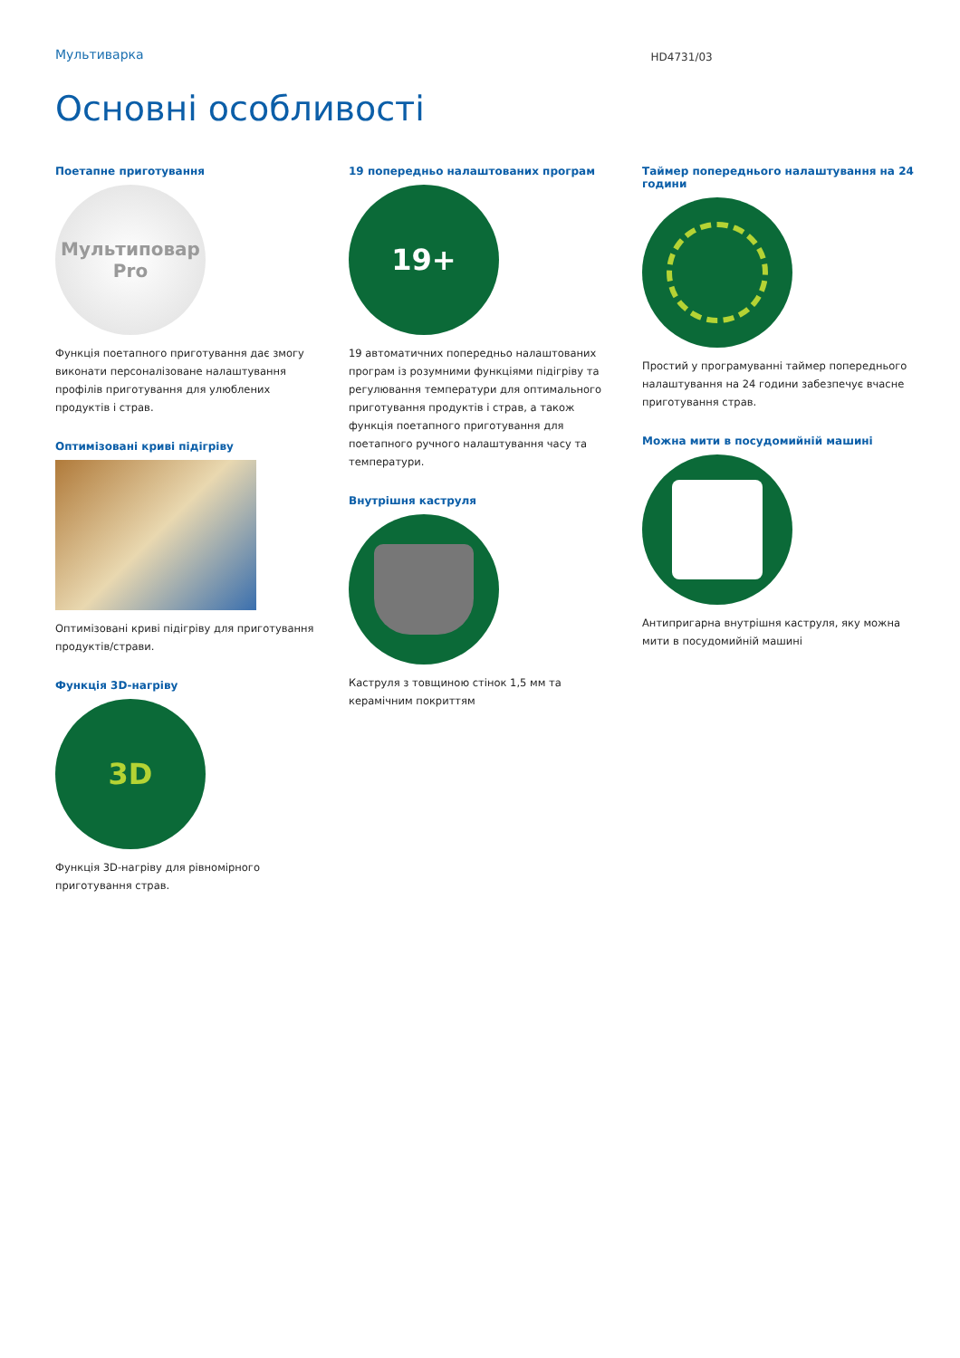Мультиварка HD4731/03
Основні особливості
Поетапне приготування
Мультиповар
Pro
Функція поетапного приготування дає змогу виконати персоналізоване налаштування профілів приготування для улюблених продуктів і страв.
Оптимізовані криві підігріву
Оптимізовані криві підігріву для приготування продуктів/страви.
Функція 3D-нагріву
3D
Функція 3D-нагріву для рівномірного приготування страв.
19 попередньо налаштованих програм
19+
19 автоматичних попередньо налаштованих програм із розумними функціями підігріву та регулювання температури для оптимального приготування продуктів і страв, а також функція поетапного приготування для поетапного ручного налаштування часу та температури.
Внутрішня каструля
Каструля з товщиною стінок 1,5 мм та керамічним покриттям
Таймер попереднього налаштування на 24 години
Простий у програмуванні таймер попереднього налаштування на 24 години забезпечує вчасне приготування страв.
Можна мити в посудомийній машині
Антипригарна внутрішня каструля, яку можна мити в посудомийній машині